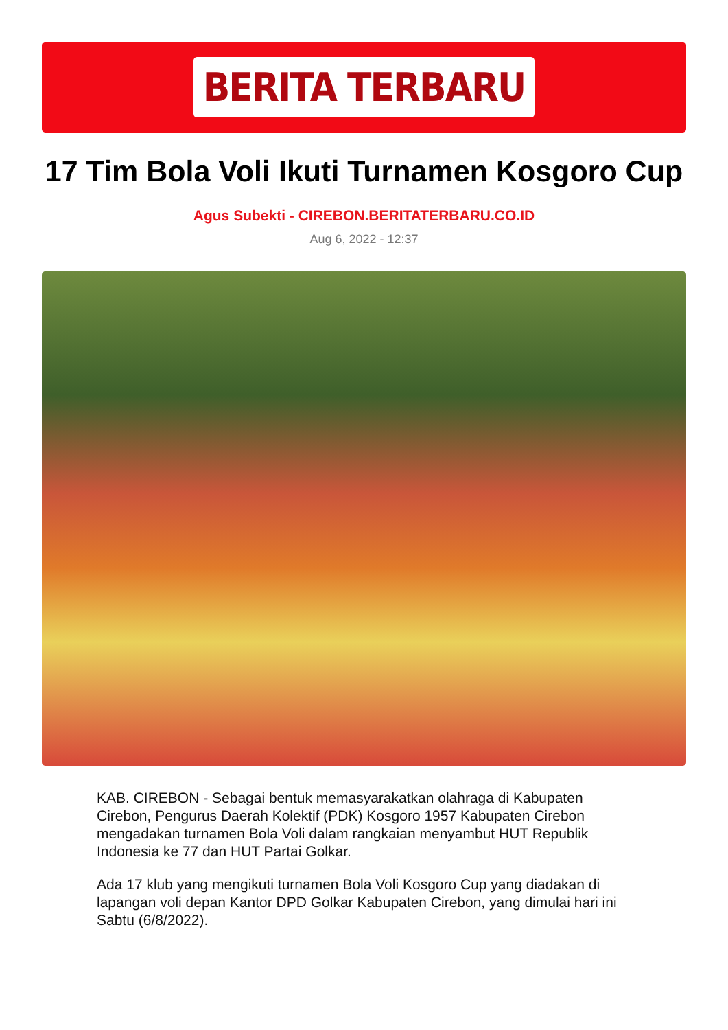BERITA TERBARU
17 Tim Bola Voli Ikuti Turnamen Kosgoro Cup
Agus Subekti - CIREBON.BERITATERBARU.CO.ID
Aug 6, 2022 - 12:37
KAB. CIREBON - Sebagai bentuk memasyarakatkan olahraga di Kabupaten Cirebon, Pengurus Daerah Kolektif (PDK) Kosgoro 1957 Kabupaten Cirebon mengadakan turnamen Bola Voli dalam rangkaian menyambut HUT Republik Indonesia ke 77 dan HUT Partai Golkar.
Ada 17 klub yang mengikuti turnamen Bola Voli Kosgoro Cup yang diadakan di lapangan voli depan Kantor DPD Golkar Kabupaten Cirebon, yang dimulai hari ini Sabtu (6/8/2022).